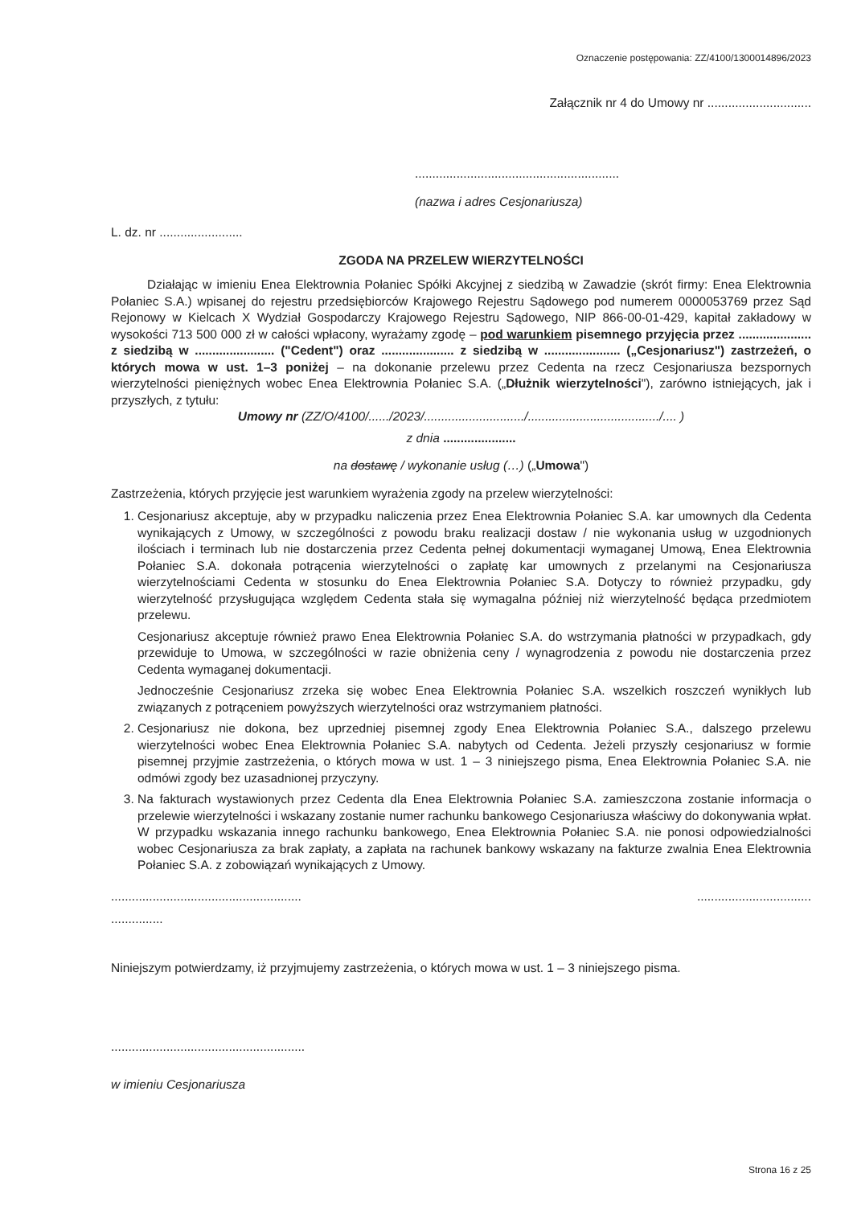Oznaczenie postępowania: ZZ/4100/1300014896/2023
Załącznik nr 4 do Umowy nr ..............................
...........................................................
(nazwa i adres Cesjonariusza)
L. dz. nr ........................
ZGODA NA PRZELEW WIERZYTELNOŚCI
Działając w imieniu Enea Elektrownia Połaniec Spółki Akcyjnej z siedzibą w Zawadzie (skrót firmy: Enea Elektrownia Połaniec S.A.) wpisanej do rejestru przedsiębiorców Krajowego Rejestru Sądowego pod numerem 0000053769 przez Sąd Rejonowy w Kielcach X Wydział Gospodarczy Krajowego Rejestru Sądowego, NIP 866-00-01-429, kapitał zakładowy w wysokości 713 500 000 zł w całości wpłacony, wyrażamy zgodę – pod warunkiem pisemnego przyjęcia przez ..................... z siedzibą w ....................... ("Cedent") oraz ..................... z siedzibą w ...................... („Cesjonariusz") zastrzeżeń, o których mowa w ust. 1–3 poniżej – na dokonanie przelewu przez Cedenta na rzecz Cesjonariusza bezspornych wierzytelności pieniężnych wobec Enea Elektrownia Połaniec S.A. („Dłużnik wierzytelności"), zarówno istniejących, jak i przyszłych, z tytułu:
Umowy nr (ZZ/O/4100/....../2023/............................./....................................../.... )
z dnia .....................
na dostawę / wykonanie usług (…) („Umowa")
Zastrzeżenia, których przyjęcie jest warunkiem wyrażenia zgody na przelew wierzytelności:
1. Cesjonariusz akceptuje, aby w przypadku naliczenia przez Enea Elektrownia Połaniec S.A. kar umownych dla Cedenta wynikających z Umowy, w szczególności z powodu braku realizacji dostaw / nie wykonania usług w uzgodnionych ilościach i terminach lub nie dostarczenia przez Cedenta pełnej dokumentacji wymaganej Umową, Enea Elektrownia Połaniec S.A. dokonała potrącenia wierzytelności o zapłatę kar umownych z przelanymi na Cesjonariusza wierzytelnościami Cedenta w stosunku do Enea Elektrownia Połaniec S.A. Dotyczy to również przypadku, gdy wierzytelność przysługująca względem Cedenta stała się wymagalna później niż wierzytelność będąca przedmiotem przelewu.
Cesjonariusz akceptuje również prawo Enea Elektrownia Połaniec S.A. do wstrzymania płatności w przypadkach, gdy przewiduje to Umowa, w szczególności w razie obniżenia ceny / wynagrodzenia z powodu nie dostarczenia przez Cedenta wymaganej dokumentacji.
Jednocześnie Cesjonariusz zrzeka się wobec Enea Elektrownia Połaniec S.A. wszelkich roszczeń wynikłych lub związanych z potrąceniem powyższych wierzytelności oraz wstrzymaniem płatności.
2. Cesjonariusz nie dokona, bez uprzedniej pisemnej zgody Enea Elektrownia Połaniec S.A., dalszego przelewu wierzytelności wobec Enea Elektrownia Połaniec S.A. nabytych od Cedenta. Jeżeli przyszły cesjonariusz w formie pisemnej przyjmie zastrzeżenia, o których mowa w ust. 1 – 3 niniejszego pisma, Enea Elektrownia Połaniec S.A. nie odmówi zgody bez uzasadnionej przyczyny.
3. Na fakturach wystawionych przez Cedenta dla Enea Elektrownia Połaniec S.A. zamieszczona zostanie informacja o przelewie wierzytelności i wskazany zostanie numer rachunku bankowego Cesjonariusza właściwy do dokonywania wpłat. W przypadku wskazania innego rachunku bankowego, Enea Elektrownia Połaniec S.A. nie ponosi odpowiedzialności wobec Cesjonariusza za brak zapłaty, a zapłata na rachunek bankowy wskazany na fakturze zwalnia Enea Elektrownia Połaniec S.A. z zobowiązań wynikających z Umowy.
........................................................................................
...............
Niniejszym potwierdzamy, iż przyjmujemy zastrzeżenia, o których mowa w ust. 1 – 3 niniejszego pisma.
........................................................
w imieniu Cesjonariusza
Strona 16 z 25